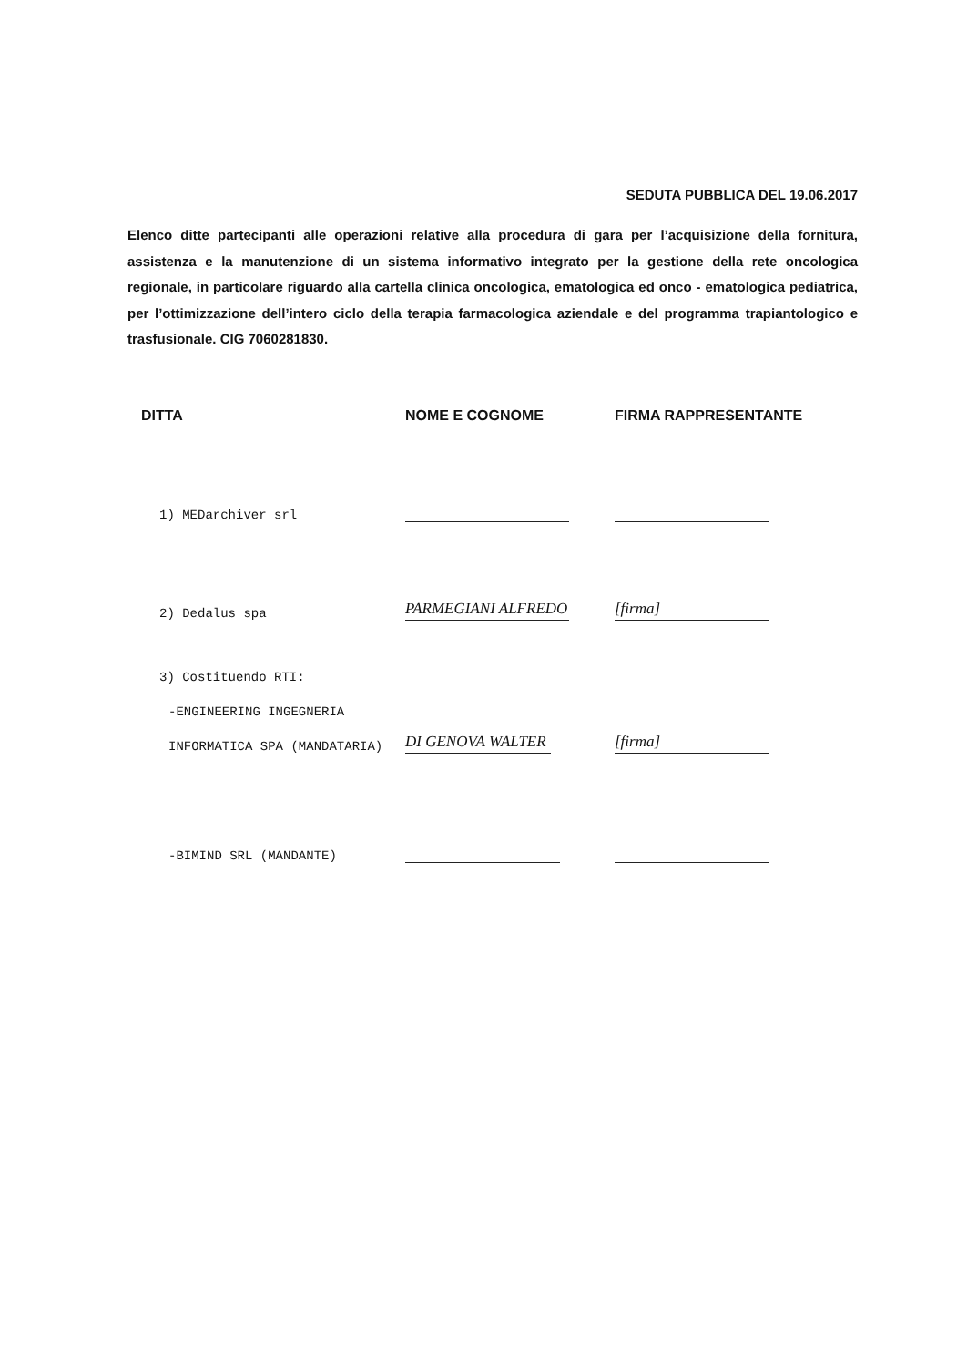SEDUTA PUBBLICA DEL 19.06.2017
Elenco ditte partecipanti alle operazioni relative alla procedura di gara per l’acquisizione della fornitura, assistenza e la manutenzione di un sistema informativo integrato per la gestione della rete oncologica regionale, in particolare riguardo alla cartella clinica oncologica, ematologica ed onco - ematologica pediatrica, per l’ottimizzazione dell’intero ciclo della terapia farmacologica aziendale e del programma trapiantologico e trasfusionale. CIG 7060281830.
| DITTA | NOME E COGNOME | FIRMA RAPPRESENTANTE |
| --- | --- | --- |
| 1) MEDarchiver srl | | |
| 2) Dedalus spa | PARMEGIANI ALFREDO | [firma] |
| 3) Costituendo RTI: | | |
| -ENGINEERING INGEGNERIA | | |
| INFORMATICA SPA (MANDATARIA) | DI GENOVA WALTER | [firma] |
| -BIMIND SRL (MANDANTE) | | |